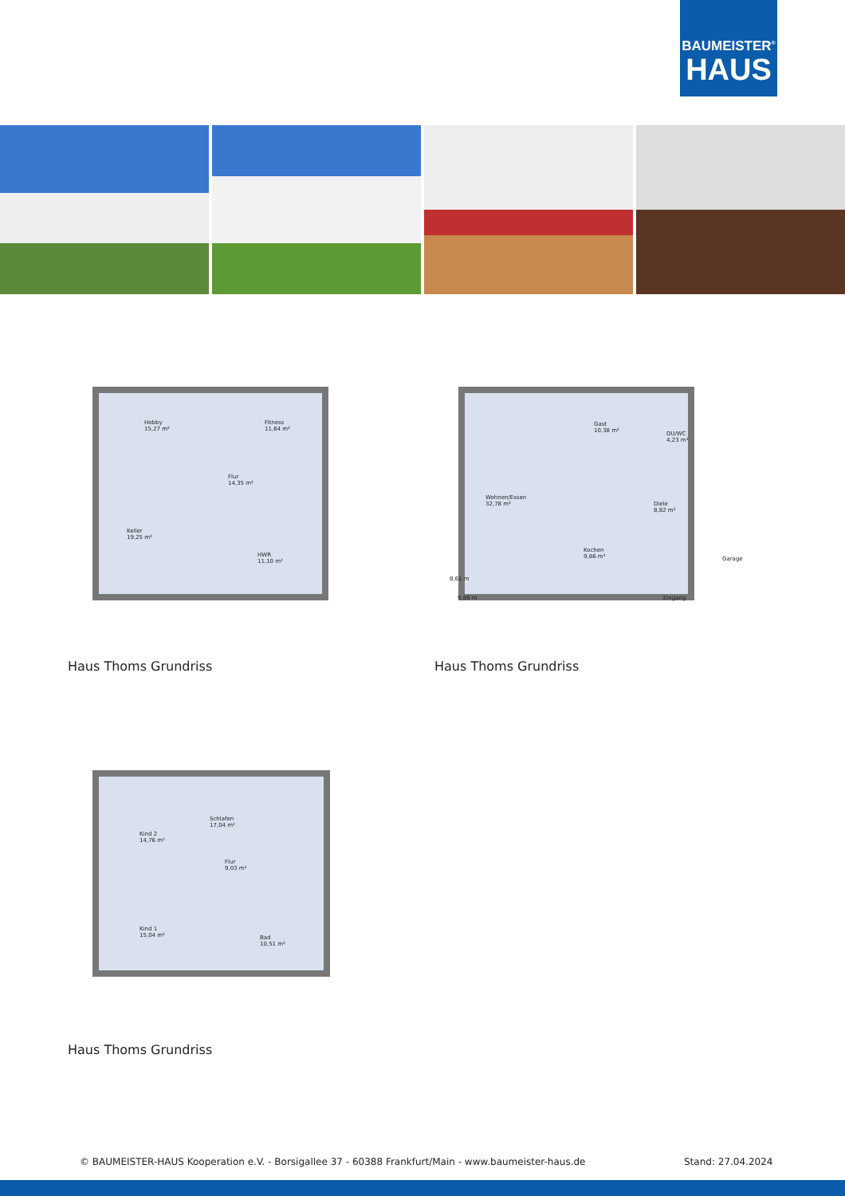BAUMEISTER<sup>®</sup>
HAUS
Hobby
15,27 m²
Fitness
11,64 m²
Flur
14,35 m²
Keller
19,25 m²
HWR
11,10 m²
Haus Thoms Grundriss
Gast
10,38 m²
DU/WC
4,23 m²
Wohnen/Essen
32,78 m²
Diele
8,82 m²
Kochen
9,86 m²
Garage
8,61 m
9,86 m Eingang
Haus Thoms Grundriss
Kind 2
14,76 m²
Schlafen
17,04 m²
Flur
9,03 m²
Kind 1
15,04 m²
Bad
10,51 m²
Haus Thoms Grundriss
© BAUMEISTER-HAUS Kooperation e.V. - Borsigallee 37 - 60388 Frankfurt/Main - www.baumeister-haus.de
Stand: 27.04.2024